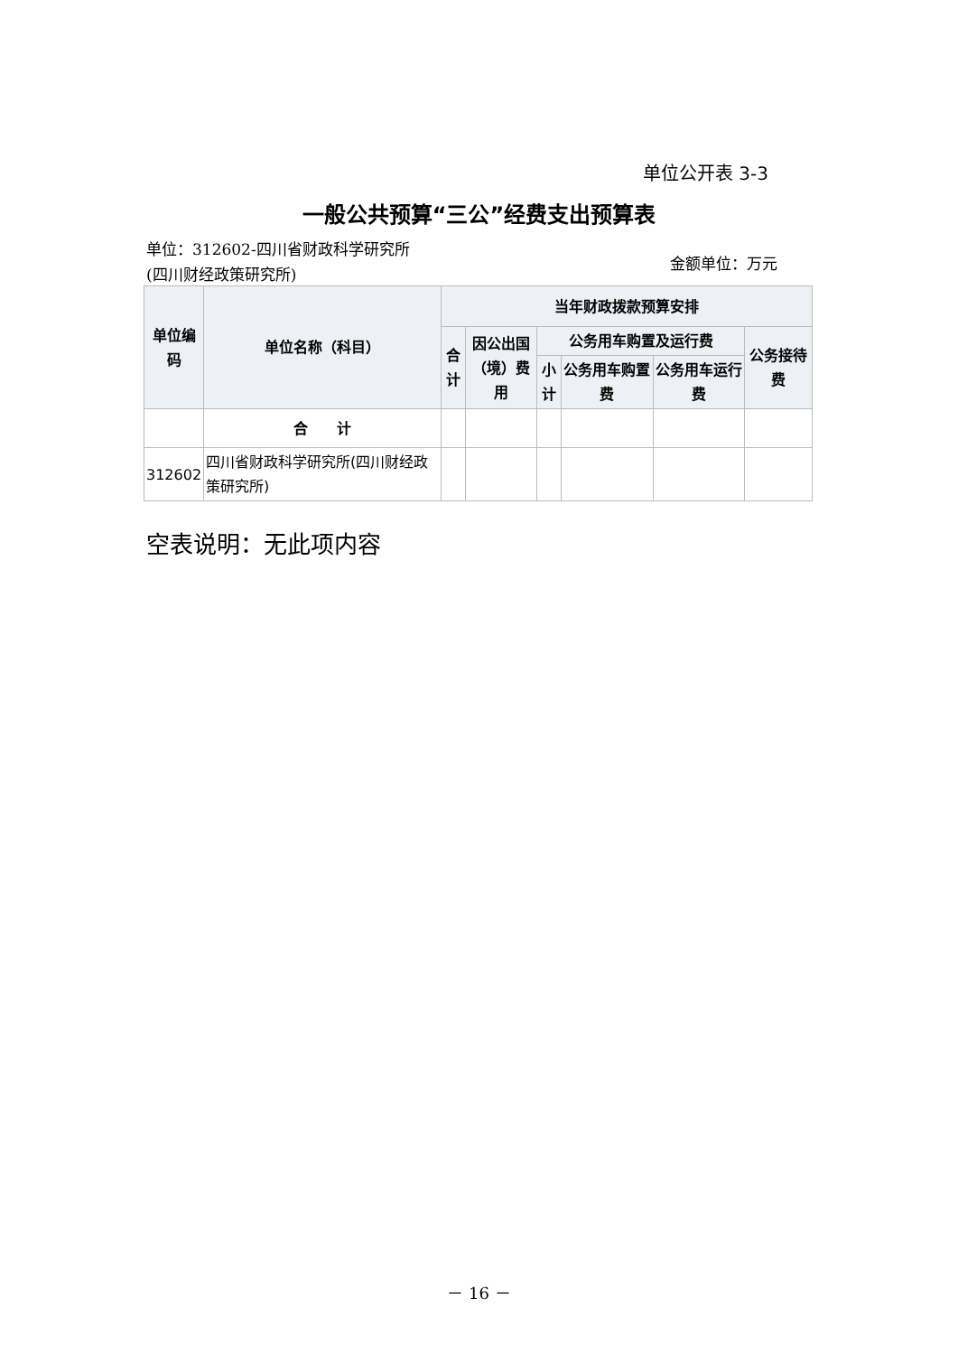单位公开表 3-3
一般公共预算“三公”经费支出预算表
单位：312602-四川省财政科学研究所
(四川财经政策研究所)
金额单位：万元
| 单位编码 | 单位名称（科目） | 当年财政拨款预算安排 | | | | | |
| --- | --- | --- | --- | --- | --- | --- | --- |
| | | 合计 | 因公出国（境）费用 | 公务用车购置及运行费 | | | 公务接待费 |
| | | | | 小计 | 公务用车购置费 | 公务用车运行费 | |
| | 合 计 | | | | | | |
| 312602 | 四川省财政科学研究所(四川财经政策研究所) | | | | | | |
空表说明：无此项内容
－ 16 －